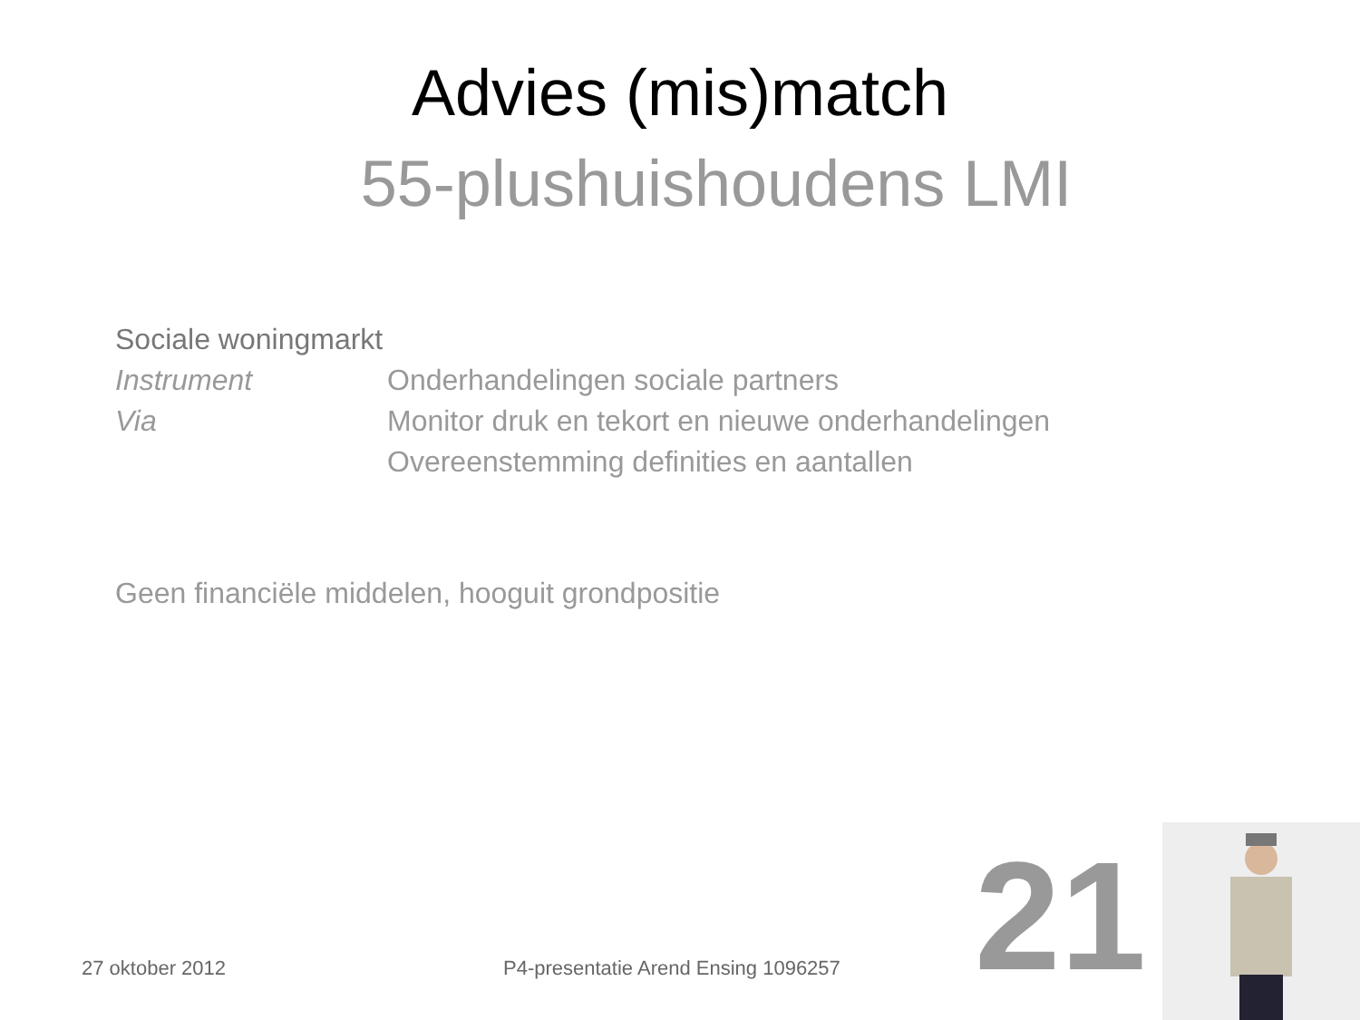Advies (mis)match
55-plushuishoudens LMI
Sociale woningmarkt
Instrument Onderhandelingen sociale partners
Via Monitor druk en tekort en nieuwe onderhandelingen
Overeenstemming definities en aantallen
Geen financiële middelen, hooguit grondpositie
27 oktober 2012 P4-presentatie Arend Ensing 1096257 21